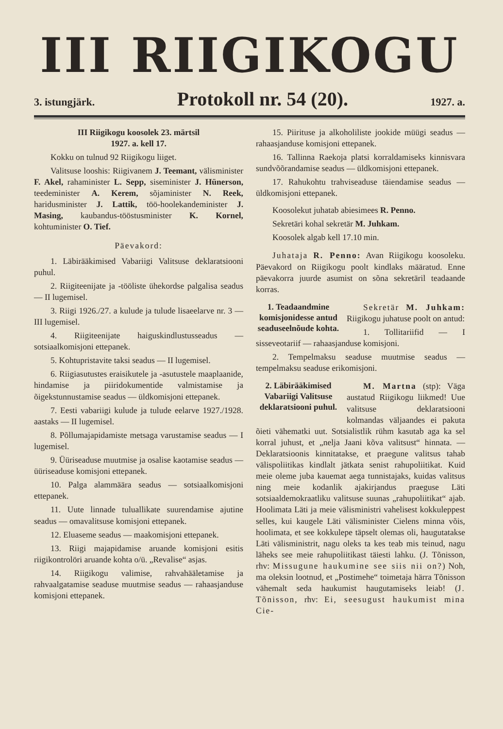III RIIGIKOGU
3. istungjärk. Protokoll nr. 54 (20). 1927. a.
III Riigikogu koosolek 23. märtsil
1927. a. kell 17.
Kokku on tulnud 92 Riigikogu liiget.
Valitsuse looshis: Riigivanem J. Teemant, välisminister F. Akel, rahaminister L. Sepp, siseminister J. Hünerson, teedeminister A. Kerem, sõjaminister N. Reek, haridusminister J. Lattik, töö-hoolekandeminister J. Masing, kaubandus-tööstusminister K. Kornel, kohtuminister O. Tief.
Päevakord:
1. Läbirääkimised Vabariigi Valitsuse deklaratsiooni puhul.
2. Riigiteenijate ja -tööliste ühekordse palgalisa seadus — II lugemisel.
3. Riigi 1926./27. a kulude ja tulude lisaeelarve nr. 3 — III lugemisel.
4. Riigiteenijate haiguskindlustusseadus — sotsiaalkomisjoni ettepanek.
5. Kohtupristavite taksi seadus — II lugemisel.
6. Riigiasutustes eraisikutele ja -asutustele maaplaanide, hindamise ja piiridokumentide valmistamise ja õigekstunnustamise seadus — üldkomisjoni ettepanek.
7. Eesti vabariigi kulude ja tulude eelarve 1927./1928. aastaks — II lugemisel.
8. Põllumajapidamiste metsaga varustamise seadus — I lugemisel.
9. Üüriseaduse muutmise ja osalise kaotamise seadus — üüriseaduse komisjoni ettepanek.
10. Palga alammäära seadus — sotsiaalkomisjoni ettepanek.
11. Uute linnade tuluallikate suurendamise ajutine seadus — omavalitsuse komisjoni ettepanek.
12. Eluaseme seadus — maakomisjoni ettepanek.
13. Riigi majapidamise aruande komisjoni esitis riigikontrolöri aruande kohta o/ü. „Revalise“ asjas.
14. Riigikogu valimise, rahvahääletamise ja rahvaalgatamise seaduse muutmise seadus — rahaasjanduse komisjoni ettepanek.
15. Piirituse ja alkoholiliste jookide müügi seadus — rahaasjanduse komisjoni ettepanek.
16. Tallinna Raekoja platsi korraldamiseks kinnisvara sundvõõrandamise seadus — üldkomisjoni ettepanek.
17. Rahukohtu trahviseaduse täiendamise seadus — üldkomisjoni ettepanek.
Koosolekut juhatab abiesimees R. Penno.
Sekretäri kohal sekretär M. Juhkam.
Koosolek algab kell 17.10 min.
Juhataja R. Penno: Avan Riigikogu koosoleku. Päevakord on Riigikogu poolt kindlaks määratud. Enne päevakorra juurde asumist on sõna sekretäril teadaande korras.
1. Teadaandmine komisjonidesse antud seaduseelnõude kohta.
Sekretär M. Juhkam: Riigikogu juhatuse poolt on antud:
1. Tollitariifid — I sisseveotariif — rahaasjanduse komisjoni.
2. Tempelmaksu seaduse muutmise seadus — tempelmaksu seaduse erikomisjoni.
2. Läbirääkimised Vabariigi Valitsuse deklaratsiooni puhul.
M. Martna (stp): Väga austatud Riigikogu liikmed! Uue valitsuse deklaratsiooni kolmandas väljaandes ei pakuta õieti vähematki uut. Sotsialistlik rühm kasutab aga ka sel korral juhust, et „nelja Jaani kõva valitsust“ hinnata. — Deklaratsioonis kinnitatakse, et praegune valitsus tahab välispoliitikas kindlalt jätkata senist rahupoliitikat. Kuid meie oleme juba kauemat aega tunnistajaks, kuidas valitsus ning meie kodanlik ajakirjandus praeguse Läti sotsiaaldemokraatliku valitsuse suunas „rahupoliitikat“ ajab. Hoolimata Läti ja meie välisministri vahelisest kokkuleppest selles, kui kaugele Läti välisminister Cielens minna võis, hoolimata, et see kokkulepe täpselt olemas oli, haugutatakse Läti välisministrit, nagu oleks ta kes teab mis teinud, nagu läheks see meie rahupoliitikast täiesti lahku. (J. Tõnisson, rhv: Missugune haukumine see siis nii on?) Noh, ma oleksin lootnud, et „Postimehe“ toimetaja härra Tõnisson vähemalt seda haukumist haugutamiseks leiab! (J. Tõnisson, rhv: Ei, seesugust haukumist mina Cie-